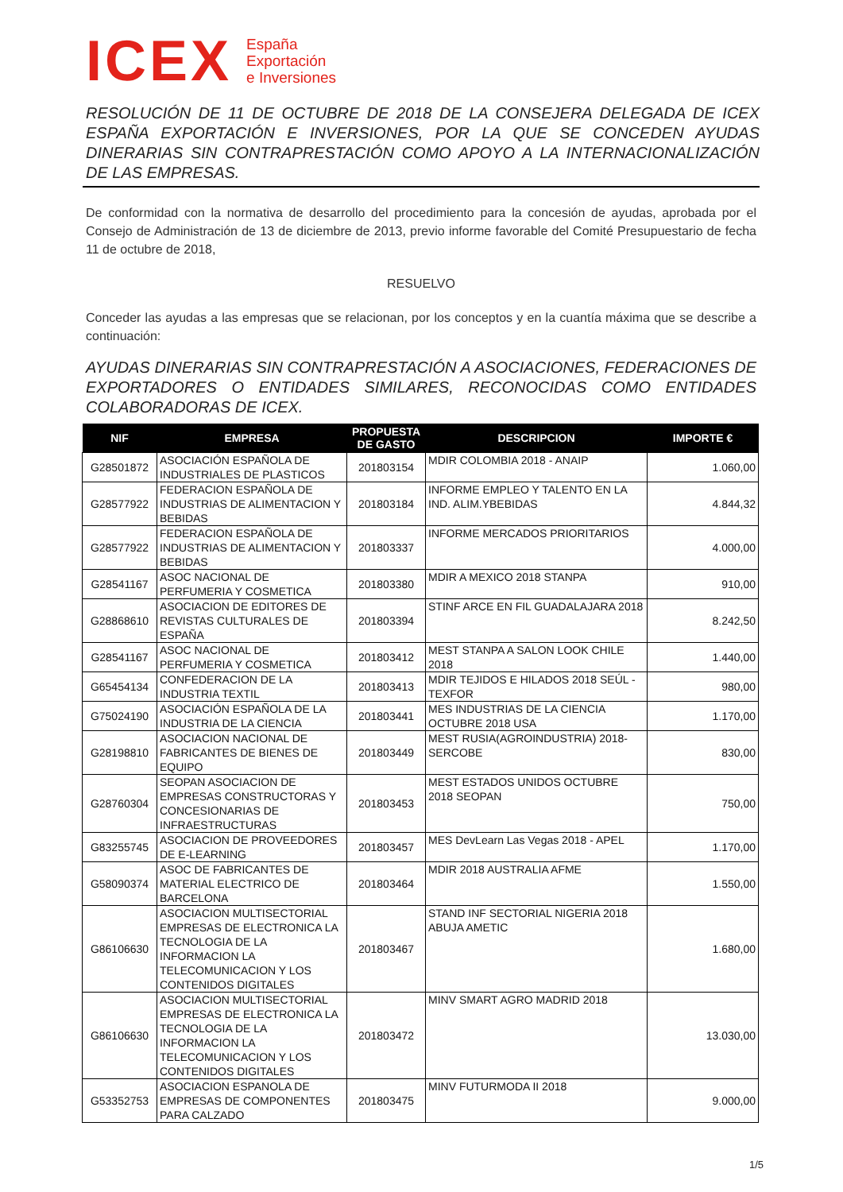ICEX España
Exportación
e Inversiones
RESOLUCIÓN DE 11 DE OCTUBRE DE 2018 DE LA CONSEJERA DELEGADA DE ICEX ESPAÑA EXPORTACIÓN E INVERSIONES, POR LA QUE SE CONCEDEN AYUDAS DINERARIAS SIN CONTRAPRESTACIÓN COMO APOYO A LA INTERNACIONALIZACIÓN DE LAS EMPRESAS.
De conformidad con la normativa de desarrollo del procedimiento para la concesión de ayudas, aprobada por el Consejo de Administración de 13 de diciembre de 2013, previo informe favorable del Comité Presupuestario de fecha 11 de octubre de 2018,
RESUELVO
Conceder las ayudas a las empresas que se relacionan, por los conceptos y en la cuantía máxima que se describe a continuación:
AYUDAS DINERARIAS SIN CONTRAPRESTACIÓN A ASOCIACIONES, FEDERACIONES DE EXPORTADORES O ENTIDADES SIMILARES, RECONOCIDAS COMO ENTIDADES COLABORADORAS DE ICEX.
| NIF | EMPRESA | PROPUESTA DE GASTO | DESCRIPCION | IMPORTE € |
| --- | --- | --- | --- | --- |
| G28501872 | ASOCIACIÓN ESPAÑOLA DE INDUSTRIALES DE PLASTICOS | 201803154 | MDIR COLOMBIA 2018 - ANAIP | 1.060,00 |
| G28577922 | FEDERACION ESPAÑOLA DE INDUSTRIAS DE ALIMENTACION Y BEBIDAS | 201803184 | INFORME EMPLEO Y TALENTO EN LA IND. ALIM.YBEBIDAS | 4.844,32 |
| G28577922 | FEDERACION ESPAÑOLA DE INDUSTRIAS DE ALIMENTACION Y BEBIDAS | 201803337 | INFORME MERCADOS PRIORITARIOS | 4.000,00 |
| G28541167 | ASOC NACIONAL DE PERFUMERIA Y COSMETICA | 201803380 | MDIR A MEXICO 2018 STANPA | 910,00 |
| G28868610 | ASOCIACION DE EDITORES DE REVISTAS CULTURALES DE ESPAÑA | 201803394 | STINF ARCE EN FIL GUADALAJARA 2018 | 8.242,50 |
| G28541167 | ASOC NACIONAL DE PERFUMERIA Y COSMETICA | 201803412 | MEST STANPA A SALON LOOK CHILE 2018 | 1.440,00 |
| G65454134 | CONFEDERACION DE LA INDUSTRIA TEXTIL | 201803413 | MDIR TEJIDOS E HILADOS 2018 SEÚL - TEXFOR | 980,00 |
| G75024190 | ASOCIACIÓN ESPAÑOLA DE LA INDUSTRIA DE LA CIENCIA | 201803441 | MES INDUSTRIAS DE LA CIENCIA OCTUBRE 2018 USA | 1.170,00 |
| G28198810 | ASOCIACION NACIONAL DE FABRICANTES DE BIENES DE EQUIPO | 201803449 | MEST RUSIA(AGROINDUSTRIA) 2018-SERCOBE | 830,00 |
| G28760304 | SEOPAN ASOCIACION DE EMPRESAS CONSTRUCTORAS Y CONCESIONARIAS DE INFRAESTRUCTURAS | 201803453 | MEST ESTADOS UNIDOS OCTUBRE 2018 SEOPAN | 750,00 |
| G83255745 | ASOCIACION DE PROVEEDORES DE E-LEARNING | 201803457 | MES DevLearn Las Vegas 2018 - APEL | 1.170,00 |
| G58090374 | ASOC DE FABRICANTES DE MATERIAL ELECTRICO DE BARCELONA | 201803464 | MDIR 2018 AUSTRALIA AFME | 1.550,00 |
| G86106630 | ASOCIACION MULTISECTORIAL EMPRESAS DE ELECTRONICA LA TECNOLOGIA DE LA INFORMACION LA TELECOMUNICACION Y LOS CONTENIDOS DIGITALES | 201803467 | STAND INF SECTORIAL NIGERIA 2018 ABUJA AMETIC | 1.680,00 |
| G86106630 | ASOCIACION MULTISECTORIAL EMPRESAS DE ELECTRONICA LA TECNOLOGIA DE LA INFORMACION LA TELECOMUNICACION Y LOS CONTENIDOS DIGITALES | 201803472 | MINV SMART AGRO MADRID 2018 | 13.030,00 |
| G53352753 | ASOCIACION ESPANOLA DE EMPRESAS DE COMPONENTES PARA CALZADO | 201803475 | MINV FUTURMODA II 2018 | 9.000,00 |
1/5